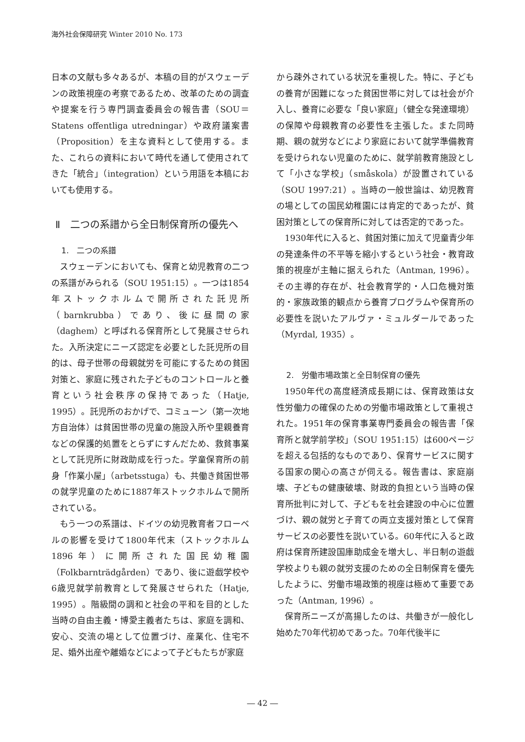海外社会保障研究 Winter 2010 No. 173
日本の文献も多々あるが、本稿の目的がスウェーデンの政策視座の考察であるため、改革のための調査や提案を行う専門調査委員会の報告書（SOU＝Statens offentliga utredningar）や政府議案書（Proposition）を主な資料として使用する。また、これらの資料において時代を通して使用されてきた「統合」（integration）という用語を本稿においても使用する。
Ⅱ　二つの系譜から全日制保育所の優先へ
1.　二つの系譜
スウェーデンにおいても、保育と幼児教育の二つの系譜がみられる（SOU 1951:15）。一つは1854年ストックホルムで開所された託児所（barnkrubba）であり、後に昼間の家（daghem）と呼ばれる保育所として発展させられた。入所決定にニーズ認定を必要とした託児所の目的は、母子世帯の母親就労を可能にするための貧困対策と、家庭に残された子どものコントロールと養育という社会秩序の保持であった（Hatje, 1995）。託児所のおかげで、コミューン（第一次地方自治体）は貧困世帯の児童の施設入所や里親養育などの保護的処置をとらずにすんだため、救貧事業として託児所に財政助成を行った。学童保育所の前身「作業小屋」（arbetsstuga）も、共働き貧困世帯の就学児童のために1887年ストックホルムで開所されている。
もう一つの系譜は、ドイツの幼児教育者フローベルの影響を受けて1800年代末（ストックホルム1896年）に開所された国民幼稚園（Folkbarnträdgården）であり、後に遊戯学校や6歳児就学前教育として発展させられた（Hatje, 1995）。階級間の調和と社会の平和を目的とした当時の自由主義・博愛主義者たちは、家庭を調和、安心、交流の場として位置づけ、産業化、住宅不足、婚外出産や離婚などによって子どもたちが家庭
から疎外されている状況を重視した。特に、子どもの養育が困難になった貧困世帯に対しては社会が介入し、養育に必要な「良い家庭」（健全な発達環境）の保障や母親教育の必要性を主張した。また同時期、親の就労などにより家庭において就学準備教育を受けられない児童のために、就学前教育施設として「小さな学校」（småskola）が設置されている（SOU 1997:21）。当時の一般世論は、幼児教育の場としての国民幼稚園には肯定的であったが、貧困対策としての保育所に対しては否定的であった。
1930年代に入ると、貧困対策に加えて児童青少年の発達条件の不平等を縮小するという社会・教育政策的視座が主軸に据えられた（Antman, 1996）。その主導的存在が、社会教育学的・人口危機対策的・家族政策的観点から養育プログラムや保育所の必要性を説いたアルヴァ・ミュルダールであった（Myrdal, 1935）。
2.　労働市場政策と全日制保育の優先
1950年代の高度経済成長期には、保育政策は女性労働力の確保のための労働市場政策として重視された。1951年の保育事業専門委員会の報告書「保育所と就学前学校」（SOU 1951:15）は600ページを超える包括的なものであり、保育サービスに関する国家の関心の高さが伺える。報告書は、家庭崩壊、子どもの健康破壊、財政的負担という当時の保育所批判に対して、子どもを社会建設の中心に位置づけ、親の就労と子育ての両立支援対策として保育サービスの必要性を説いている。60年代に入ると政府は保育所建設国庫助成金を増大し、半日制の遊戯学校よりも親の就労支援のための全日制保育を優先したように、労働市場政策的視座は極めて重要であった（Antman, 1996）。
保育所ニーズが高揚したのは、共働きが一般化し始めた70年代初めであった。70年代後半に
― 42 ―